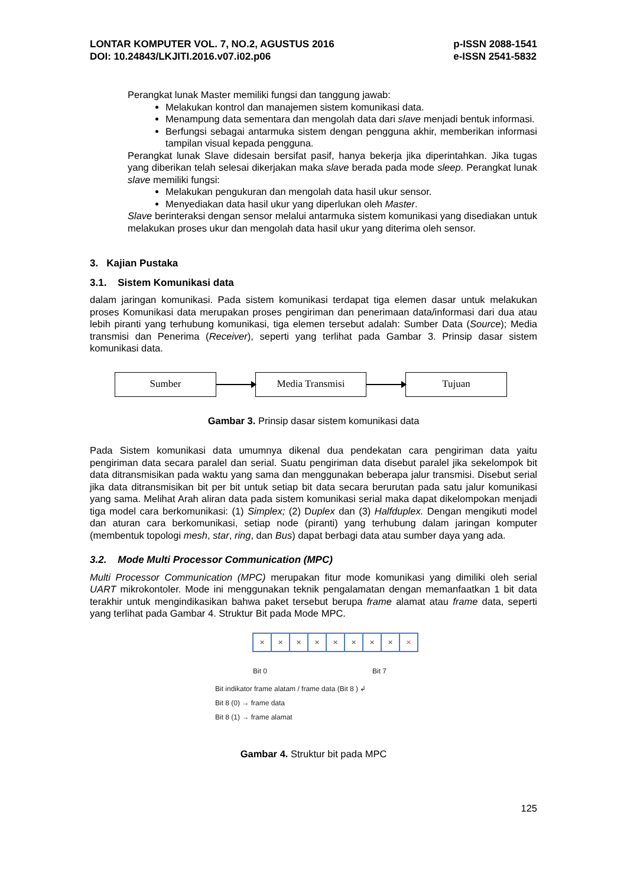LONTAR KOMPUTER VOL. 7, NO.2, AGUSTUS 2016
DOI: 10.24843/LKJITI.2016.v07.i02.p06
p-ISSN 2088-1541
e-ISSN 2541-5832
Perangkat lunak Master memiliki fungsi dan tanggung jawab:
Melakukan kontrol dan manajemen sistem komunikasi data.
Menampung data sementara dan mengolah data dari slave menjadi bentuk informasi.
Berfungsi sebagai antarmuka sistem dengan pengguna akhir, memberikan informasi tampilan visual kepada pengguna.
Perangkat lunak Slave didesain bersifat pasif, hanya bekerja jika diperintahkan. Jika tugas yang diberikan telah selesai dikerjakan maka slave berada pada mode sleep. Perangkat lunak slave memiliki fungsi:
Melakukan pengukuran dan mengolah data hasil ukur sensor.
Menyediakan data hasil ukur yang diperlukan oleh Master.
Slave berinteraksi dengan sensor melalui antarmuka sistem komunikasi yang disediakan untuk melakukan proses ukur dan mengolah data hasil ukur yang diterima oleh sensor.
3. Kajian Pustaka
3.1. Sistem Komunikasi data
dalam jaringan komunikasi. Pada sistem komunikasi terdapat tiga elemen dasar untuk melakukan proses Komunikasi data merupakan proses pengiriman dan penerimaan data/informasi dari dua atau lebih piranti yang terhubung komunikasi, tiga elemen tersebut adalah: Sumber Data (Source); Media transmisi dan Penerima (Receiver), seperti yang terlihat pada Gambar 3. Prinsip dasar sistem komunikasi data.
Sumber Media Transmisi Tujuan
Gambar 3. Prinsip dasar sistem komunikasi data
Pada Sistem komunikasi data umumnya dikenal dua pendekatan cara pengiriman data yaitu pengiriman data secara paralel dan serial. Suatu pengiriman data disebut paralel jika sekelompok bit data ditransmisikan pada waktu yang sama dan menggunakan beberapa jalur transmisi. Disebut serial jika data ditransmisikan bit per bit untuk setiap bit data secara berurutan pada satu jalur komunikasi yang sama. Melihat Arah aliran data pada sistem komunikasi serial maka dapat dikelompokan menjadi tiga model cara berkomunikasi: (1) Simplex; (2) Duplex dan (3) Halfduplex. Dengan mengikuti model dan aturan cara berkomunikasi, setiap node (piranti) yang terhubung dalam jaringan komputer (membentuk topologi mesh, star, ring, dan Bus) dapat berbagi data atau sumber daya yang ada.
3.2. Mode Multi Processor Communication (MPC)
Multi Processor Communication (MPC) merupakan fitur mode komunikasi yang dimiliki oleh serial UART mikrokontoler. Mode ini menggunakan teknik pengalamatan dengan memanfaatkan 1 bit data terakhir untuk mengindikasikan bahwa paket tersebut berupa frame alamat atau frame data, seperti yang terlihat pada Gambar 4. Struktur Bit pada Mode MPC.
× × × × × × × × ×
Bit 0 Bit 7
Bit indikator frame alatam / frame data (Bit 8 ) ↲
Bit 8 (0) → frame data
Bit 8 (1) → frame alamat
Gambar 4. Struktur bit pada MPC
125